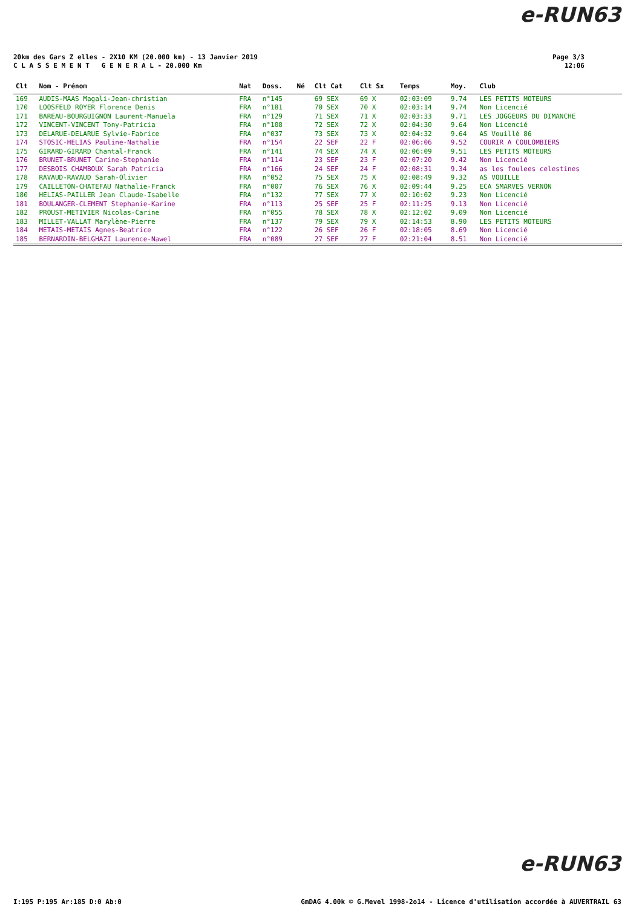e-RUN63
20km des Gars Z elles - 2X10 KM (20.000 km) - 13 Janvier 2019
C L A S S E M E N T G E N E R A L - 20.000 Km
Page 3/3
12:06
| Clt | Nom - Prénom | Nat | Doss. | Né | Clt Cat | Clt Sx | Temps | Moy. | Club |
| --- | --- | --- | --- | --- | --- | --- | --- | --- | --- |
| 169 | AUDIS-MAAS Magali-Jean-christian | FRA | n°145 | | 69 SEX | 69 X | 02:03:09 | 9.74 | LES PETITS MOTEURS |
| 170 | LOOSFELD ROYER Florence Denis | FRA | n°181 | | 70 SEX | 70 X | 02:03:14 | 9.74 | Non Licencié |
| 171 | BAREAU-BOURGUIGNON Laurent-Manuela | FRA | n°129 | | 71 SEX | 71 X | 02:03:33 | 9.71 | LES JOGGEURS DU DIMANCHE |
| 172 | VINCENT-VINCENT Tony-Patricia | FRA | n°108 | | 72 SEX | 72 X | 02:04:30 | 9.64 | Non Licencié |
| 173 | DELARUE-DELARUE Sylvie-Fabrice | FRA | n°037 | | 73 SEX | 73 X | 02:04:32 | 9.64 | AS Vouillé 86 |
| 174 | STOSIC-HELIAS Pauline-Nathalie | FRA | n°154 | | 22 SEF | 22 F | 02:06:06 | 9.52 | COURIR A COULOMBIERS |
| 175 | GIRARD-GIRARD Chantal-Franck | FRA | n°141 | | 74 SEX | 74 X | 02:06:09 | 9.51 | LES PETITS MOTEURS |
| 176 | BRUNET-BRUNET Carine-Stephanie | FRA | n°114 | | 23 SEF | 23 F | 02:07:20 | 9.42 | Non Licencié |
| 177 | DESBOIS CHAMBOUX Sarah Patricia | FRA | n°166 | | 24 SEF | 24 F | 02:08:31 | 9.34 | as les foulees celestines |
| 178 | RAVAUD-RAVAUD Sarah-Olivier | FRA | n°052 | | 75 SEX | 75 X | 02:08:49 | 9.32 | AS VOUILLE |
| 179 | CAILLETON-CHATEFAU Nathalie-Franck | FRA | n°007 | | 76 SEX | 76 X | 02:09:44 | 9.25 | ECA SMARVES VERNON |
| 180 | HELIAS-PAILLER Jean Claude-Isabelle | FRA | n°132 | | 77 SEX | 77 X | 02:10:02 | 9.23 | Non Licencié |
| 181 | BOULANGER-CLEMENT Stephanie-Karine | FRA | n°113 | | 25 SEF | 25 F | 02:11:25 | 9.13 | Non Licencié |
| 182 | PROUST-METIVIER Nicolas-Carine | FRA | n°055 | | 78 SEX | 78 X | 02:12:02 | 9.09 | Non Licencié |
| 183 | MILLET-VALLAT Marylène-Pierre | FRA | n°137 | | 79 SEX | 79 X | 02:14:53 | 8.90 | LES PETITS MOTEURS |
| 184 | METAIS-METAIS Agnes-Beatrice | FRA | n°122 | | 26 SEF | 26 F | 02:18:05 | 8.69 | Non Licencié |
| 185 | BERNARDIN-BELGHAZI Laurence-Nawel | FRA | n°089 | | 27 SEF | 27 F | 02:21:04 | 8.51 | Non Licencié |
e-RUN63
I:195 P:195 Ar:185 D:0 Ab:0
GmDAG 4.00k © G.Mevel 1998-2o14 - Licence d'utilisation accordée à AUVERTRAIL 63